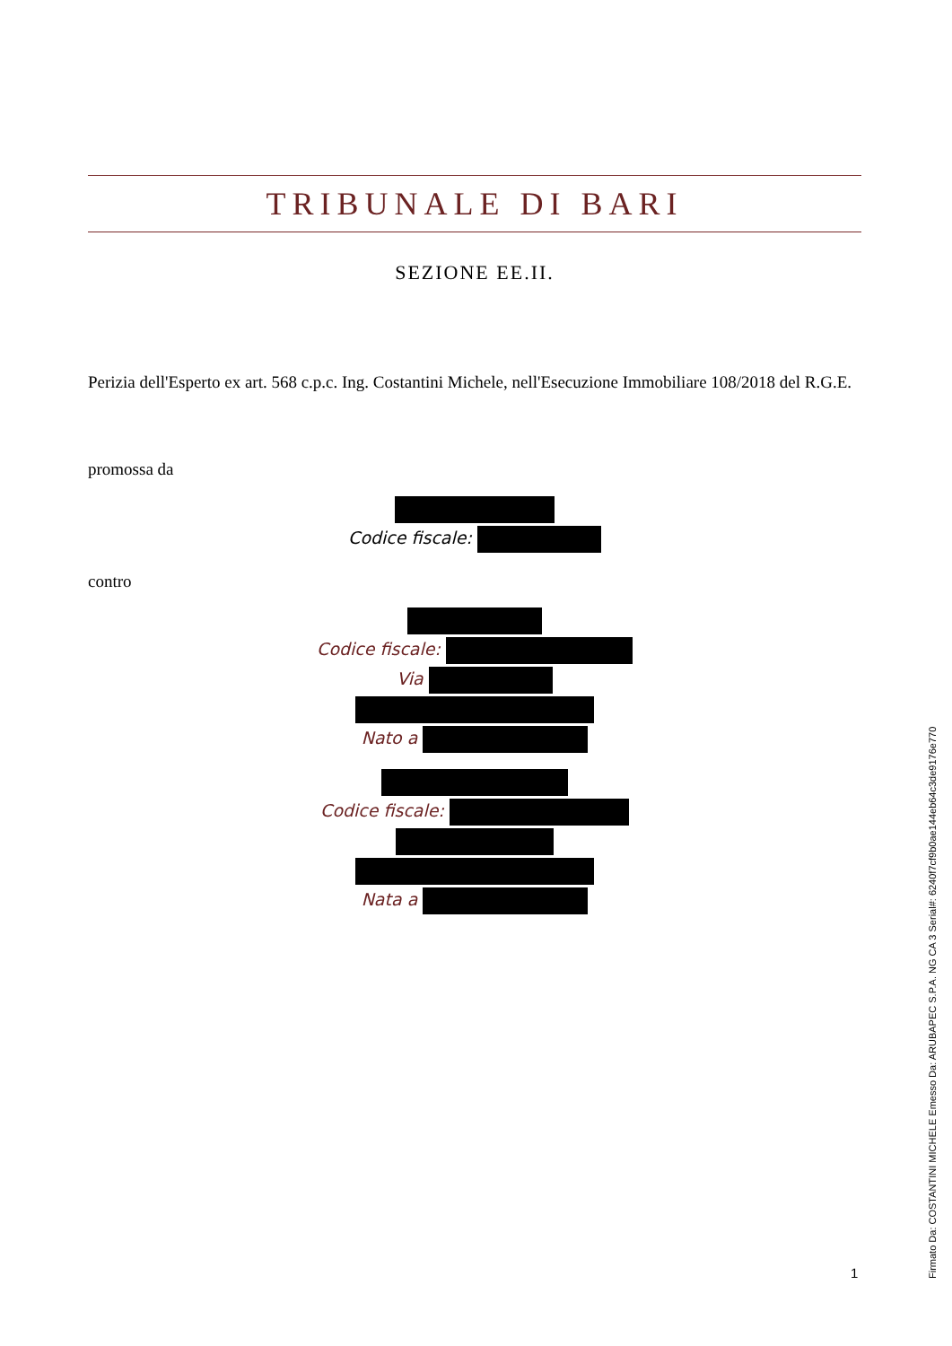TRIBUNALE DI BARI
SEZIONE EE.II.
Perizia dell'Esperto ex art. 568 c.p.c. Ing. Costantini Michele, nell'Esecuzione Immobiliare 108/2018 del R.G.E.
promossa da
Codice fiscale:
contro
Codice fiscale:
Via
Nato a
Codice fiscale:
Nata a
1
Firmato Da: COSTANTINI MICHELE Emesso Da: ARUBAPEC S.P.A. NG CA 3 Serial#: 6240f7cf9b0ae144eb64c3de9176e770